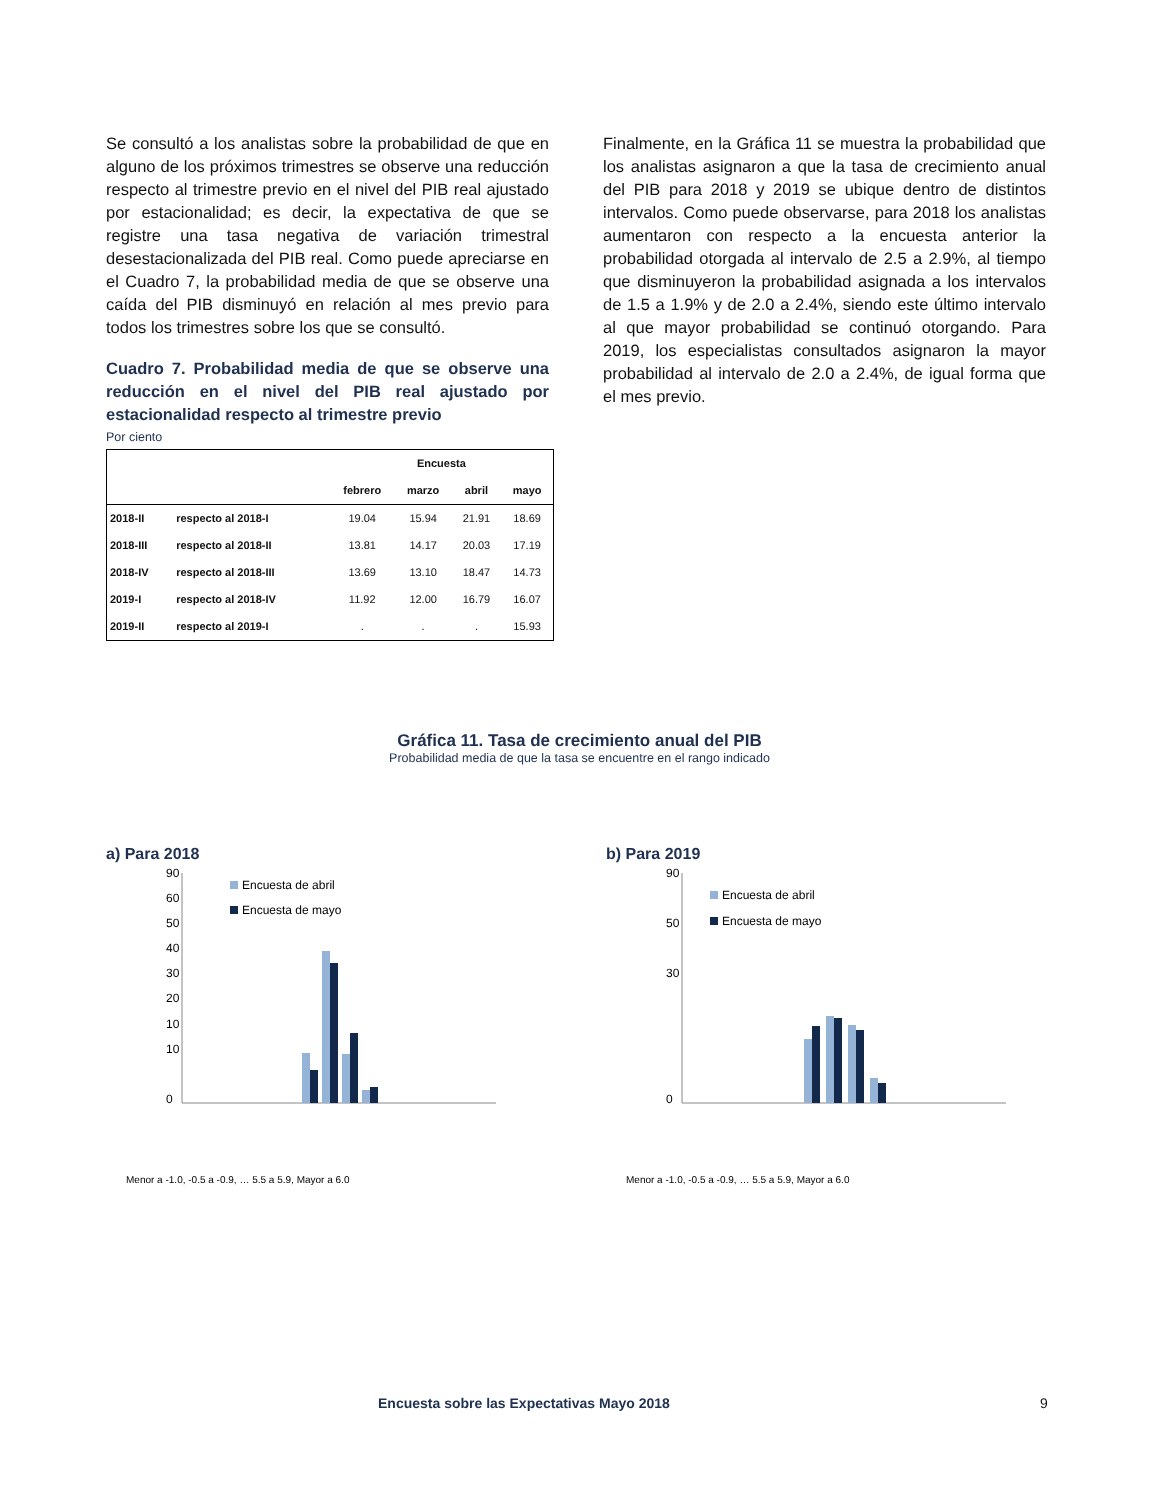Se consultó a los analistas sobre la probabilidad de que en alguno de los próximos trimestres se observe una reducción respecto al trimestre previo en el nivel del PIB real ajustado por estacionalidad; es decir, la expectativa de que se registre una tasa negativa de variación trimestral desestacionalizada del PIB real. Como puede apreciarse en el Cuadro 7, la probabilidad media de que se observe una caída del PIB disminuyó en relación al mes previo para todos los trimestres sobre los que se consultó.
Cuadro 7. Probabilidad media de que se observe una reducción en el nivel del PIB real ajustado por estacionalidad respecto al trimestre previo
Por ciento
| | | Encuesta | | | |
| --- | --- | --- | --- | --- | --- |
| | | febrero | marzo | abril | mayo |
| 2018-II | respecto al 2018-I | 19.04 | 15.94 | 21.91 | 18.69 |
| 2018-III | respecto al 2018-II | 13.81 | 14.17 | 20.03 | 17.19 |
| 2018-IV | respecto al 2018-III | 13.69 | 13.10 | 18.47 | 14.73 |
| 2019-I | respecto al 2018-IV | 11.92 | 12.00 | 16.79 | 16.07 |
| 2019-II | respecto al 2019-I | . | . | . | 15.93 |
Finalmente, en la Gráfica 11 se muestra la probabilidad que los analistas asignaron a que la tasa de crecimiento anual del PIB para 2018 y 2019 se ubique dentro de distintos intervalos. Como puede observarse, para 2018 los analistas aumentaron con respecto a la encuesta anterior la probabilidad otorgada al intervalo de 2.5 a 2.9%, al tiempo que disminuyeron la probabilidad asignada a los intervalos de 1.5 a 1.9% y de 2.0 a 2.4%, siendo este último intervalo al que mayor probabilidad se continuó otorgando. Para 2019, los especialistas consultados asignaron la mayor probabilidad al intervalo de 2.0 a 2.4%, de igual forma que el mes previo.
Gráfica 11. Tasa de crecimiento anual del PIB
Probabilidad media de que la tasa se encuentre en el rango indicado
a) Para 2018
90
0
10
30
50
60
40
20
10
Encuesta de abril
Encuesta de mayo
Menor a -1.0, -0.5 a -0.9, … 5.5 a 5.9, Mayor a 6.0
b) Para 2019
90
0
30
50
Encuesta de abril
Encuesta de mayo
Menor a -1.0, -0.5 a -0.9, … 5.5 a 5.9, Mayor a 6.0
Encuesta sobre las Expectativas Mayo 2018 9